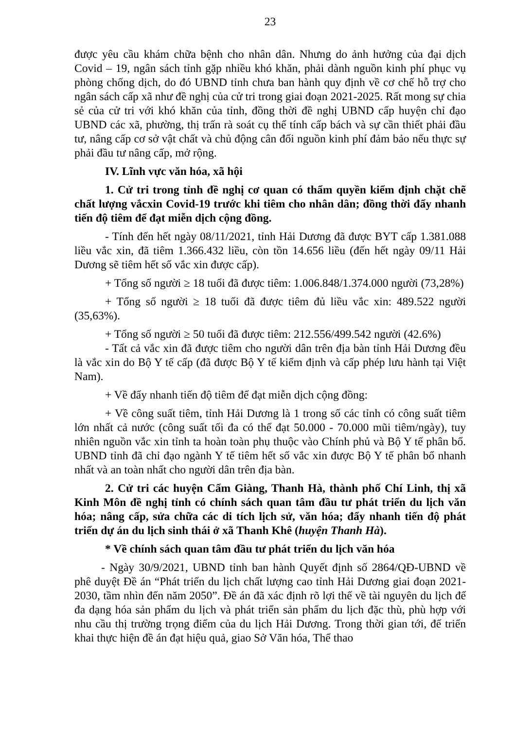23
được yêu cầu khám chữa bệnh cho nhân dân. Nhưng do ảnh hưởng của đại dịch Covid – 19, ngân sách tỉnh gặp nhiều khó khăn, phải dành nguồn kinh phí phục vụ phòng chống dịch, do đó UBND tỉnh chưa ban hành quy định về cơ chế hỗ trợ cho ngân sách cấp xã như đề nghị của cử tri trong giai đoạn 2021-2025. Rất mong sự chia sẻ của cử tri với khó khăn của tỉnh, đồng thời đề nghị UBND cấp huyện chỉ đạo UBND các xã, phường, thị trấn rà soát cụ thể tính cấp bách và sự cần thiết phải đầu tư, nâng cấp cơ sở vật chất và chủ động cân đối nguồn kinh phí đảm bảo nếu thực sự phải đầu tư nâng cấp, mở rộng.
IV. Lĩnh vực văn hóa, xã hội
1. Cử tri trong tỉnh đề nghị cơ quan có thẩm quyền kiểm định chặt chẽ chất lượng vắcxin Covid-19 trước khi tiêm cho nhân dân; đồng thời đẩy nhanh tiến độ tiêm để đạt miễn dịch cộng đồng.
- Tính đến hết ngày 08/11/2021, tỉnh Hải Dương đã được BYT cấp 1.381.088 liều vắc xin, đã tiêm 1.366.432 liều, còn tồn 14.656 liều (đến hết ngày 09/11 Hải Dương sẽ tiêm hết số vắc xin được cấp).
+ Tổng số người ≥ 18 tuổi đã được tiêm: 1.006.848/1.374.000 người (73,28%)
+ Tổng số người ≥ 18 tuổi đã được tiêm đủ liều vắc xin: 489.522 người (35,63%).
+ Tổng số người ≥ 50 tuổi đã được tiêm: 212.556/499.542 người (42.6%)
- Tất cả vắc xin đã được tiêm cho người dân trên địa bàn tỉnh Hải Dương đều là vắc xin do Bộ Y tế cấp (đã được Bộ Y tế kiểm định và cấp phép lưu hành tại Việt Nam).
+ Về đẩy nhanh tiến độ tiêm để đạt miễn dịch cộng đồng:
+ Về công suất tiêm, tỉnh Hải Dương là 1 trong số các tỉnh có công suất tiêm lớn nhất cả nước (công suất tối đa có thể đạt 50.000 - 70.000 mũi tiêm/ngày), tuy nhiên nguồn vắc xin tỉnh ta hoàn toàn phụ thuộc vào Chính phủ và Bộ Y tế phân bổ. UBND tỉnh đã chỉ đạo ngành Y tế tiêm hết số vắc xin được Bộ Y tế phân bổ nhanh nhất và an toàn nhất cho người dân trên địa bàn.
2. Cử tri các huyện Cẩm Giàng, Thanh Hà, thành phố Chí Linh, thị xã Kinh Môn đề nghị tỉnh có chính sách quan tâm đầu tư phát triển du lịch văn hóa; nâng cấp, sửa chữa các di tích lịch sử, văn hóa; đẩy nhanh tiến độ phát triển dự án du lịch sinh thái ở xã Thanh Khê (huyện Thanh Hà).
* Về chính sách quan tâm đầu tư phát triển du lịch văn hóa
- Ngày 30/9/2021, UBND tỉnh ban hành Quyết định số 2864/QĐ-UBND về phê duyệt Đề án “Phát triển du lịch chất lượng cao tỉnh Hải Dương giai đoạn 2021-2030, tầm nhìn đến năm 2050”. Đề án đã xác định rõ lợi thế về tài nguyên du lịch để đa dạng hóa sản phẩm du lịch và phát triển sản phẩm du lịch đặc thù, phù hợp với nhu cầu thị trường trọng điểm của du lịch Hải Dương. Trong thời gian tới, để triển khai thực hiện đề án đạt hiệu quả, giao Sở Văn hóa, Thể thao